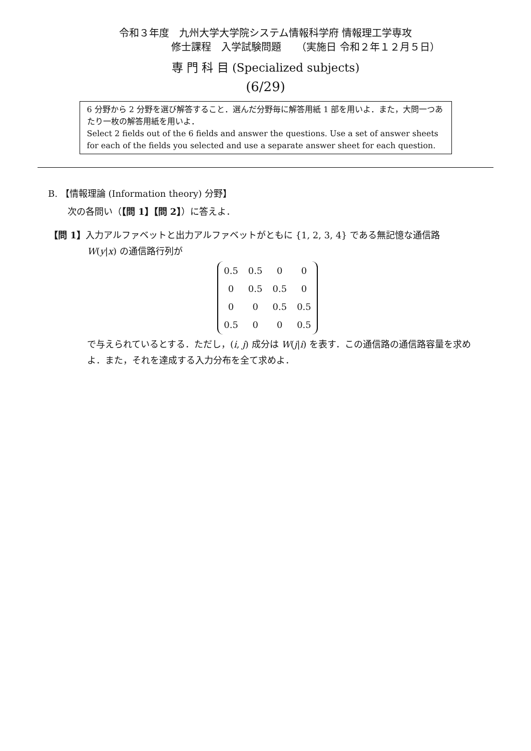令和３年度　九州大学大学院システム情報科学府 情報理工学専攻
修士課程　入学試験問題　　（実施日 令和２年１２月５日）
専 門 科 目 (Specialized subjects)
(6/29)
6 分野から 2 分野を選び解答すること．選んだ分野毎に解答用紙 1 部を用いよ．また，大問一つあたり一枚の解答用紙を用いよ．
Select 2 fields out of the 6 fields and answer the questions. Use a set of answer sheets for each of the fields you selected and use a separate answer sheet for each question.
B. 【情報理論 (Information theory) 分野】
次の各問い（【問 1】【問 2】）に答えよ．
【問 1】入力アルファベットと出力アルファベットがともに {1, 2, 3, 4} である無記憶な通信路
W(y|x) の通信路行列が
| 0.5 | 0.5 | 0 | 0 |
| 0 | 0.5 | 0.5 | 0 |
| 0 | 0 | 0.5 | 0.5 |
| 0.5 | 0 | 0 | 0.5 |
で与えられているとする．ただし，(i, j) 成分は W(j|i) を表す．この通信路の通信路容量を求めよ．また，それを達成する入力分布を全て求めよ．